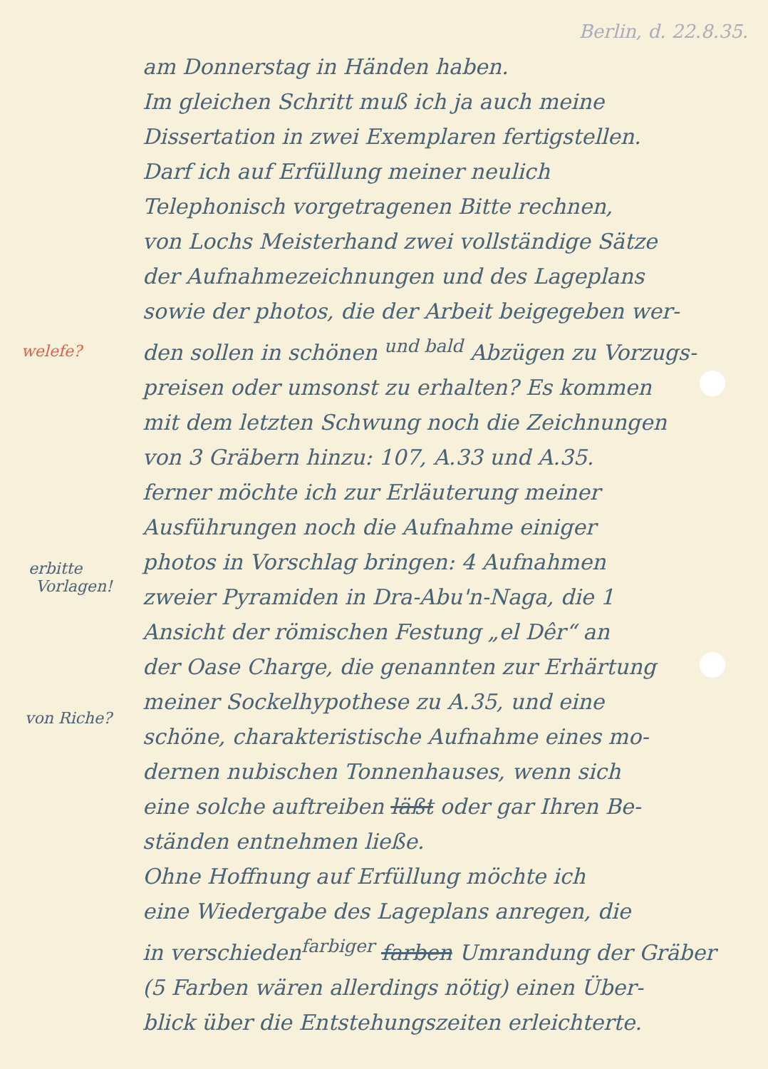welefe?
erbitte
Vorlagen!
von Riche?
Berlin, d. 22.8.35.
am Donnerstag in Händen haben.
Im gleichen Schritt muß ich ja auch meine
Dissertation in zwei Exemplaren fertigstellen.
Darf ich auf Erfüllung meiner neulich
Telephonisch vorgetragenen Bitte rechnen,
von Lochs Meisterhand zwei vollständige Sätze
der Aufnahmezeichnungen und des Lageplans
sowie der photos, die der Arbeit beigegeben wer-
den sollen in schönen <sup>und bald</sup> Abzügen zu Vorzugs-
preisen oder umsonst zu erhalten? Es kommen
mit dem letzten Schwung noch die Zeichnungen
von 3 Gräbern hinzu: 107, A.33 und A.35.
ferner möchte ich zur Erläuterung meiner
Ausführungen noch die Aufnahme einiger
photos in Vorschlag bringen: 4 Aufnahmen
zweier Pyramiden in Dra-Abu'n-Naga, die 1
Ansicht der römischen Festung „el Dêr“ an
der Oase Charge, die genannten zur Erhärtung
meiner Sockelhypothese zu A.35, und eine
schöne, charakteristische Aufnahme eines mo-
dernen nubischen Tonnenhauses, wenn sich
eine solche auftreiben läßt oder gar Ihren Be-
ständen entnehmen ließe.
Ohne Hoffnung auf Erfüllung möchte ich
eine Wiedergabe des Lageplans anregen, die
in verschieden<sup>farbiger</sup> farben Umrandung der Gräber
(5 Farben wären allerdings nötig) einen Über-
blick über die Entstehungszeiten erleichterte.